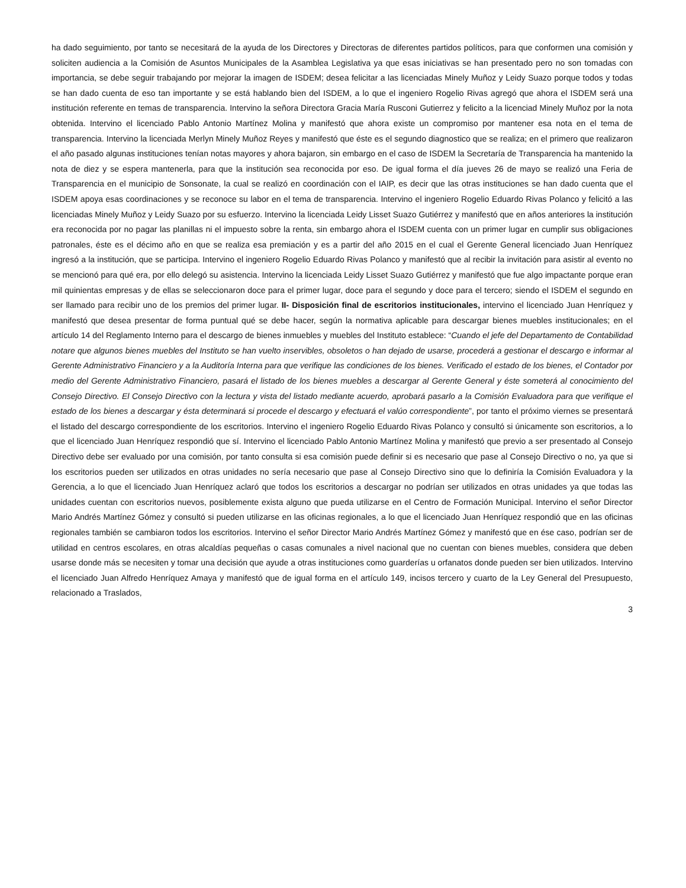ha dado seguimiento, por tanto se necesitará de la ayuda de los Directores y Directoras de diferentes partidos políticos, para que conformen una comisión y soliciten audiencia a la Comisión de Asuntos Municipales de la Asamblea Legislativa ya que esas iniciativas se han presentado pero no son tomadas con importancia, se debe seguir trabajando por mejorar la imagen de ISDEM; desea felicitar a las licenciadas Minely Muñoz y Leidy Suazo porque todos y todas se han dado cuenta de eso tan importante y se está hablando bien del ISDEM, a lo que el ingeniero Rogelio Rivas agregó que ahora el ISDEM será una institución referente en temas de transparencia. Intervino la señora Directora Gracia María Rusconi Gutierrez y felicito a la licenciad Minely Muñoz por la nota obtenida. Intervino el licenciado Pablo Antonio Martínez Molina y manifestó que ahora existe un compromiso por mantener esa nota en el tema de transparencia. Intervino la licenciada Merlyn Minely Muñoz Reyes y manifestó que éste es el segundo diagnostico que se realiza; en el primero que realizaron el año pasado algunas instituciones tenían notas mayores y ahora bajaron, sin embargo en el caso de ISDEM la Secretaría de Transparencia ha mantenido la nota de diez y se espera mantenerla, para que la institución sea reconocida por eso. De igual forma el día jueves 26 de mayo se realizó una Feria de Transparencia en el municipio de Sonsonate, la cual se realizó en coordinación con el IAIP, es decir que las otras instituciones se han dado cuenta que el ISDEM apoya esas coordinaciones y se reconoce su labor en el tema de transparencia. Intervino el ingeniero Rogelio Eduardo Rivas Polanco y felicitó a las licenciadas Minely Muñoz y Leidy Suazo por su esfuerzo. Intervino la licenciada Leidy Lisset Suazo Gutiérrez y manifestó que en años anteriores la institución era reconocida por no pagar las planillas ni el impuesto sobre la renta, sin embargo ahora el ISDEM cuenta con un primer lugar en cumplir sus obligaciones patronales, éste es el décimo año en que se realiza esa premiación y es a partir del año 2015 en el cual el Gerente General licenciado Juan Henríquez ingresó a la institución, que se participa. Intervino el ingeniero Rogelio Eduardo Rivas Polanco y manifestó que al recibir la invitación para asistir al evento no se mencionó para qué era, por ello delegó su asistencia. Intervino la licenciada Leidy Lisset Suazo Gutiérrez y manifestó que fue algo impactante porque eran mil quinientas empresas y de ellas se seleccionaron doce para el primer lugar, doce para el segundo y doce para el tercero; siendo el ISDEM el segundo en ser llamado para recibir uno de los premios del primer lugar. II- Disposición final de escritorios institucionales, intervino el licenciado Juan Henríquez y manifestó que desea presentar de forma puntual qué se debe hacer, según la normativa aplicable para descargar bienes muebles institucionales; en el artículo 14 del Reglamento Interno para el descargo de bienes inmuebles y muebles del Instituto establece: “Cuando el jefe del Departamento de Contabilidad notare que algunos bienes muebles del Instituto se han vuelto inservibles, obsoletos o han dejado de usarse, procederá a gestionar el descargo e informar al Gerente Administrativo Financiero y a la Auditoría Interna para que verifique las condiciones de los bienes. Verificado el estado de los bienes, el Contador por medio del Gerente Administrativo Financiero, pasará el listado de los bienes muebles a descargar al Gerente General y éste someterá al conocimiento del Consejo Directivo. El Consejo Directivo con la lectura y vista del listado mediante acuerdo, aprobará pasarlo a la Comisión Evaluadora para que verifique el estado de los bienes a descargar y ésta determinará si procede el descargo y efectuará el valúo correspondiente”, por tanto el próximo viernes se presentará el listado del descargo correspondiente de los escritorios. Intervino el ingeniero Rogelio Eduardo Rivas Polanco y consultó si únicamente son escritorios, a lo que el licenciado Juan Henríquez respondió que sí. Intervino el licenciado Pablo Antonio Martínez Molina y manifestó que previo a ser presentado al Consejo Directivo debe ser evaluado por una comisión, por tanto consulta si esa comisión puede definir si es necesario que pase al Consejo Directivo o no, ya que si los escritorios pueden ser utilizados en otras unidades no sería necesario que pase al Consejo Directivo sino que lo definiría la Comisión Evaluadora y la Gerencia, a lo que el licenciado Juan Henríquez aclaró que todos los escritorios a descargar no podrían ser utilizados en otras unidades ya que todas las unidades cuentan con escritorios nuevos, posiblemente exista alguno que pueda utilizarse en el Centro de Formación Municipal. Intervino el señor Director Mario Andrés Martínez Gómez y consultó si pueden utilizarse en las oficinas regionales, a lo que el licenciado Juan Henríquez respondió que en las oficinas regionales también se cambiaron todos los escritorios. Intervino el señor Director Mario Andrés Martínez Gómez y manifestó que en ése caso, podrían ser de utilidad en centros escolares, en otras alcaldías pequeñas o casas comunales a nivel nacional que no cuentan con bienes muebles, considera que deben usarse donde más se necesiten y tomar una decisión que ayude a otras instituciones como guarderías u orfanatos donde pueden ser bien utilizados. Intervino el licenciado Juan Alfredo Henríquez Amaya y manifestó que de igual forma en el artículo 149, incisos tercero y cuarto de la Ley General del Presupuesto, relacionado a Traslados,
3